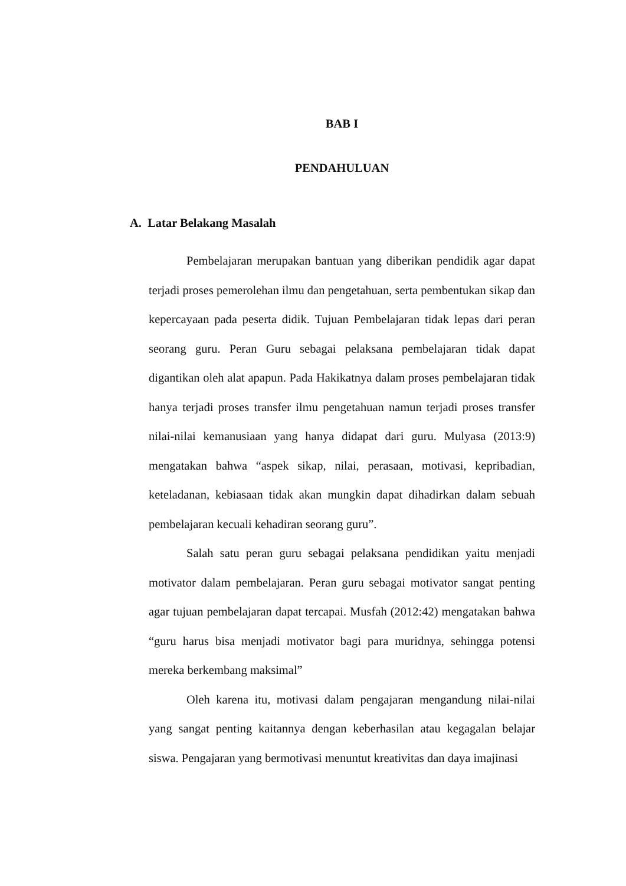BAB I
PENDAHULUAN
A. Latar Belakang Masalah
Pembelajaran merupakan bantuan yang diberikan pendidik agar dapat terjadi proses pemerolehan ilmu dan pengetahuan, serta pembentukan sikap dan kepercayaan pada peserta didik. Tujuan Pembelajaran tidak lepas dari peran seorang guru. Peran Guru sebagai pelaksana pembelajaran tidak dapat digantikan oleh alat apapun. Pada Hakikatnya dalam proses pembelajaran tidak hanya terjadi proses transfer ilmu pengetahuan namun terjadi proses transfer nilai-nilai kemanusiaan yang hanya didapat dari guru. Mulyasa (2013:9) mengatakan bahwa “aspek sikap, nilai, perasaan, motivasi, kepribadian, keteladanan, kebiasaan tidak akan mungkin dapat dihadirkan dalam sebuah pembelajaran kecuali kehadiran seorang guru”.
Salah satu peran guru sebagai pelaksana pendidikan yaitu menjadi motivator dalam pembelajaran. Peran guru sebagai motivator sangat penting agar tujuan pembelajaran dapat tercapai. Musfah (2012:42) mengatakan bahwa “guru harus bisa menjadi motivator bagi para muridnya, sehingga potensi mereka berkembang maksimal”
Oleh karena itu, motivasi dalam pengajaran mengandung nilai-nilai yang sangat penting kaitannya dengan keberhasilan atau kegagalan belajar siswa. Pengajaran yang bermotivasi menuntut kreativitas dan daya imajinasi